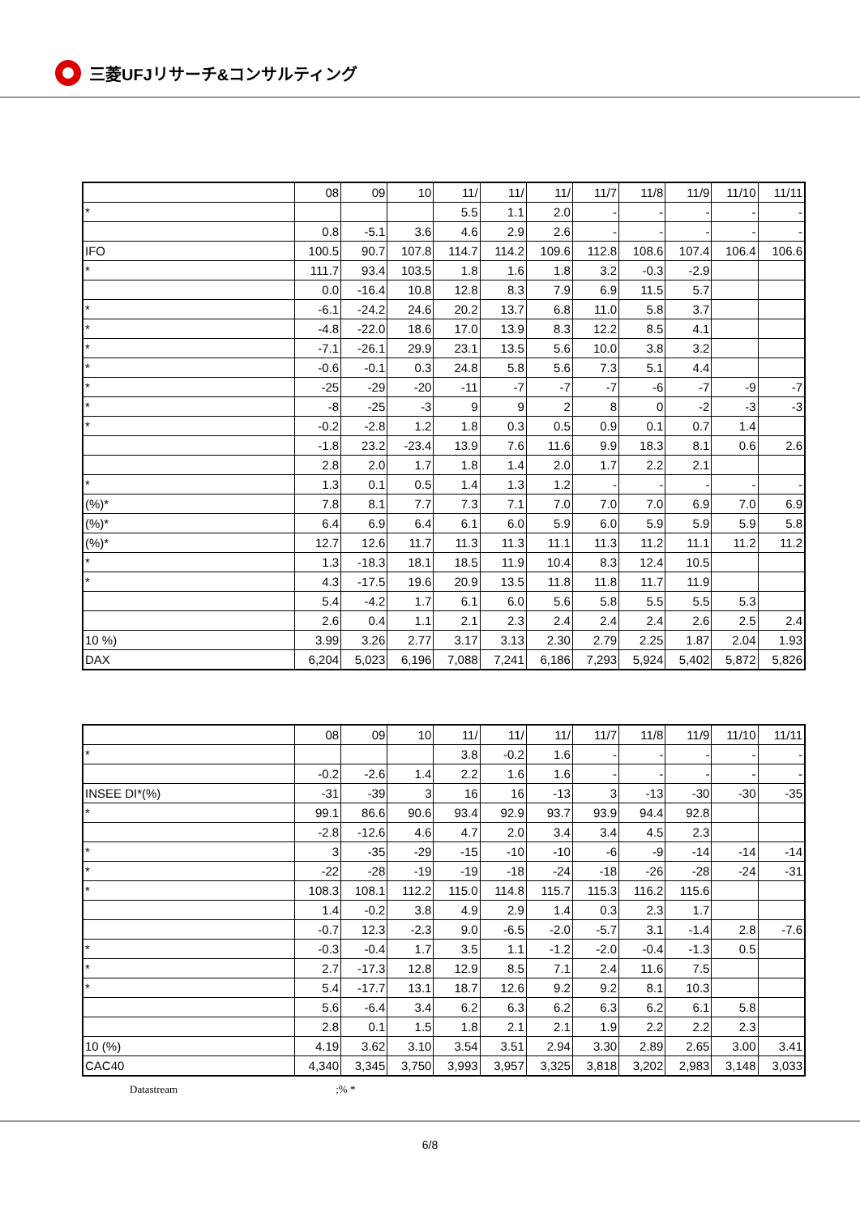三菱UFJリサーチ&コンサルティング
| | 08 | 09 | 10 | 11/ | 11/ | 11/ | 11/7 | 11/8 | 11/9 | 11/10 | 11/11 |
| --- | --- | --- | --- | --- | --- | --- | --- | --- | --- | --- | --- |
| * | | | | 5.5 | 1.1 | 2.0 | - | - | - | - | - |
| | 0.8 | -5.1 | 3.6 | 4.6 | 2.9 | 2.6 | - | - | - | - | - |
| IFO | 100.5 | 90.7 | 107.8 | 114.7 | 114.2 | 109.6 | 112.8 | 108.6 | 107.4 | 106.4 | 106.6 |
| * | 111.7 | 93.4 | 103.5 | 1.8 | 1.6 | 1.8 | 3.2 | -0.3 | -2.9 | | |
| | 0.0 | -16.4 | 10.8 | 12.8 | 8.3 | 7.9 | 6.9 | 11.5 | 5.7 | | |
| * | -6.1 | -24.2 | 24.6 | 20.2 | 13.7 | 6.8 | 11.0 | 5.8 | 3.7 | | |
| * | -4.8 | -22.0 | 18.6 | 17.0 | 13.9 | 8.3 | 12.2 | 8.5 | 4.1 | | |
| * | -7.1 | -26.1 | 29.9 | 23.1 | 13.5 | 5.6 | 10.0 | 3.8 | 3.2 | | |
| * | -0.6 | -0.1 | 0.3 | 24.8 | 5.8 | 5.6 | 7.3 | 5.1 | 4.4 | | |
| * | -25 | -29 | -20 | -11 | -7 | -7 | -7 | -6 | -7 | -9 | -7 |
| * | -8 | -25 | -3 | 9 | 9 | 2 | 8 | 0 | -2 | -3 | -3 |
| * | -0.2 | -2.8 | 1.2 | 1.8 | 0.3 | 0.5 | 0.9 | 0.1 | 0.7 | 1.4 | |
| | -1.8 | 23.2 | -23.4 | 13.9 | 7.6 | 11.6 | 9.9 | 18.3 | 8.1 | 0.6 | 2.6 |
| | 2.8 | 2.0 | 1.7 | 1.8 | 1.4 | 2.0 | 1.7 | 2.2 | 2.1 | | |
| * | 1.3 | 0.1 | 0.5 | 1.4 | 1.3 | 1.2 | - | - | - | - | - |
| (%)* | 7.8 | 8.1 | 7.7 | 7.3 | 7.1 | 7.0 | 7.0 | 7.0 | 6.9 | 7.0 | 6.9 |
| (%)* | 6.4 | 6.9 | 6.4 | 6.1 | 6.0 | 5.9 | 6.0 | 5.9 | 5.9 | 5.9 | 5.8 |
| (%)* | 12.7 | 12.6 | 11.7 | 11.3 | 11.3 | 11.1 | 11.3 | 11.2 | 11.1 | 11.2 | 11.2 |
| * | 1.3 | -18.3 | 18.1 | 18.5 | 11.9 | 10.4 | 8.3 | 12.4 | 10.5 | | |
| * | 4.3 | -17.5 | 19.6 | 20.9 | 13.5 | 11.8 | 11.8 | 11.7 | 11.9 | | |
| | 5.4 | -4.2 | 1.7 | 6.1 | 6.0 | 5.6 | 5.8 | 5.5 | 5.5 | 5.3 | |
| | 2.6 | 0.4 | 1.1 | 2.1 | 2.3 | 2.4 | 2.4 | 2.4 | 2.6 | 2.5 | 2.4 |
| 10 %) | 3.99 | 3.26 | 2.77 | 3.17 | 3.13 | 2.30 | 2.79 | 2.25 | 1.87 | 2.04 | 1.93 |
| DAX | 6,204 | 5,023 | 6,196 | 7,088 | 7,241 | 6,186 | 7,293 | 5,924 | 5,402 | 5,872 | 5,826 |
| | 08 | 09 | 10 | 11/ | 11/ | 11/ | 11/7 | 11/8 | 11/9 | 11/10 | 11/11 |
| --- | --- | --- | --- | --- | --- | --- | --- | --- | --- | --- | --- |
| * | | | | 3.8 | -0.2 | 1.6 | - | - | - | - | - |
| | -0.2 | -2.6 | 1.4 | 2.2 | 1.6 | 1.6 | - | - | - | - | - |
| INSEE DI*(%) | -31 | -39 | 3 | 16 | 16 | -13 | 3 | -13 | -30 | -30 | -35 |
| * | 99.1 | 86.6 | 90.6 | 93.4 | 92.9 | 93.7 | 93.9 | 94.4 | 92.8 | | |
| | -2.8 | -12.6 | 4.6 | 4.7 | 2.0 | 3.4 | 3.4 | 4.5 | 2.3 | | |
| * | 3 | -35 | -29 | -15 | -10 | -10 | -6 | -9 | -14 | -14 | -14 |
| * | -22 | -28 | -19 | -19 | -18 | -24 | -18 | -26 | -28 | -24 | -31 |
| * | 108.3 | 108.1 | 112.2 | 115.0 | 114.8 | 115.7 | 115.3 | 116.2 | 115.6 | | |
| | 1.4 | -0.2 | 3.8 | 4.9 | 2.9 | 1.4 | 0.3 | 2.3 | 1.7 | | |
| | -0.7 | 12.3 | -2.3 | 9.0 | -6.5 | -2.0 | -5.7 | 3.1 | -1.4 | 2.8 | -7.6 |
| * | -0.3 | -0.4 | 1.7 | 3.5 | 1.1 | -1.2 | -2.0 | -0.4 | -1.3 | 0.5 | |
| * | 2.7 | -17.3 | 12.8 | 12.9 | 8.5 | 7.1 | 2.4 | 11.6 | 7.5 | | |
| * | 5.4 | -17.7 | 13.1 | 18.7 | 12.6 | 9.2 | 9.2 | 8.1 | 10.3 | | |
| | 5.6 | -6.4 | 3.4 | 6.2 | 6.3 | 6.2 | 6.3 | 6.2 | 6.1 | 5.8 | |
| | 2.8 | 0.1 | 1.5 | 1.8 | 2.1 | 2.1 | 1.9 | 2.2 | 2.2 | 2.3 | |
| 10 (%) | 4.19 | 3.62 | 3.10 | 3.54 | 3.51 | 2.94 | 3.30 | 2.89 | 2.65 | 3.00 | 3.41 |
| CAC40 | 4,340 | 3,345 | 3,750 | 3,993 | 3,957 | 3,325 | 3,818 | 3,202 | 2,983 | 3,148 | 3,033 |
Datastream ;% *
6/8